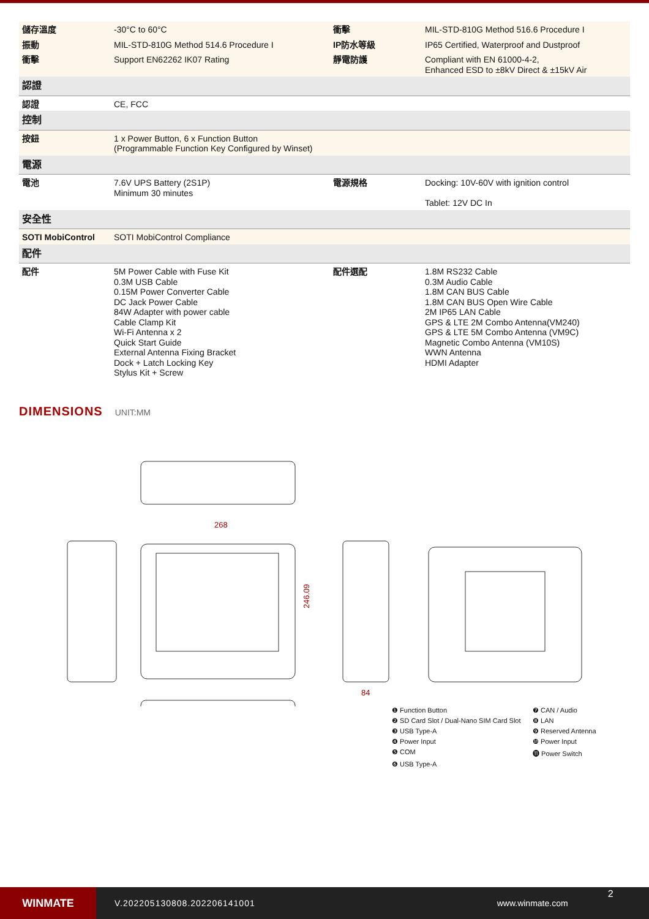| 儲存溫度 | -30°C to 60°C | 衝擊 | MIL-STD-810G Method 516.6 Procedure I |
| 振動 | MIL-STD-810G Method 514.6 Procedure I | IP防水等級 | IP65 Certified, Waterproof and Dustproof |
| 衝擊 | Support EN62262 IK07 Rating | 靜電防護 | Compliant with EN 61000-4-2, Enhanced ESD to ±8kV Direct & ±15kV Air |
| 認證 | | | |
| 認證 | CE, FCC | | |
| 控制 | | | |
| 按鈕 | 1 x Power Button, 6 x Function Button (Programmable Function Key Configured by Winset) | | |
| 電源 | | | |
| 電池 | 7.6V UPS Battery (2S1P) Minimum 30 minutes | 電源規格 | Docking: 10V-60V with ignition control Tablet: 12V DC In |
| 安全性 | | | |
| SOTI MobiControl | SOTI MobiControl Compliance | | |
| 配件 | | | |
| 配件 | 5M Power Cable with Fuse Kit 0.3M USB Cable 0.15M Power Converter Cable DC Jack Power Cable 84W Adapter with power cable Cable Clamp Kit Wi-Fi Antenna x 2 Quick Start Guide External Antenna Fixing Bracket Dock + Latch Locking Key Stylus Kit + Screw | 配件選配 | 1.8M RS232 Cable 0.3M Audio Cable 1.8M CAN BUS Cable 1.8M CAN BUS Open Wire Cable 2M IP65 LAN Cable GPS & LTE 2M Combo Antenna(VM240) GPS & LTE 5M Combo Antenna (VM9C) Magnetic Combo Antenna (VM10S) WWN Antenna HDMI Adapter |
DIMENSIONS UNIT:MM
268
246.09
84
❶ Function Button
❼ CAN / Audio
❷ SD Card Slot / Dual-Nano SIM Card Slot
❽ LAN
❸ USB Type-A
❾ Reserved Antenna
❹ Power Input
❿ Power Input
❺ COM
⓫ Power Switch
❻ USB Type-A
WINMATE
V.202205130808.202206141001 www.winmate.com
2